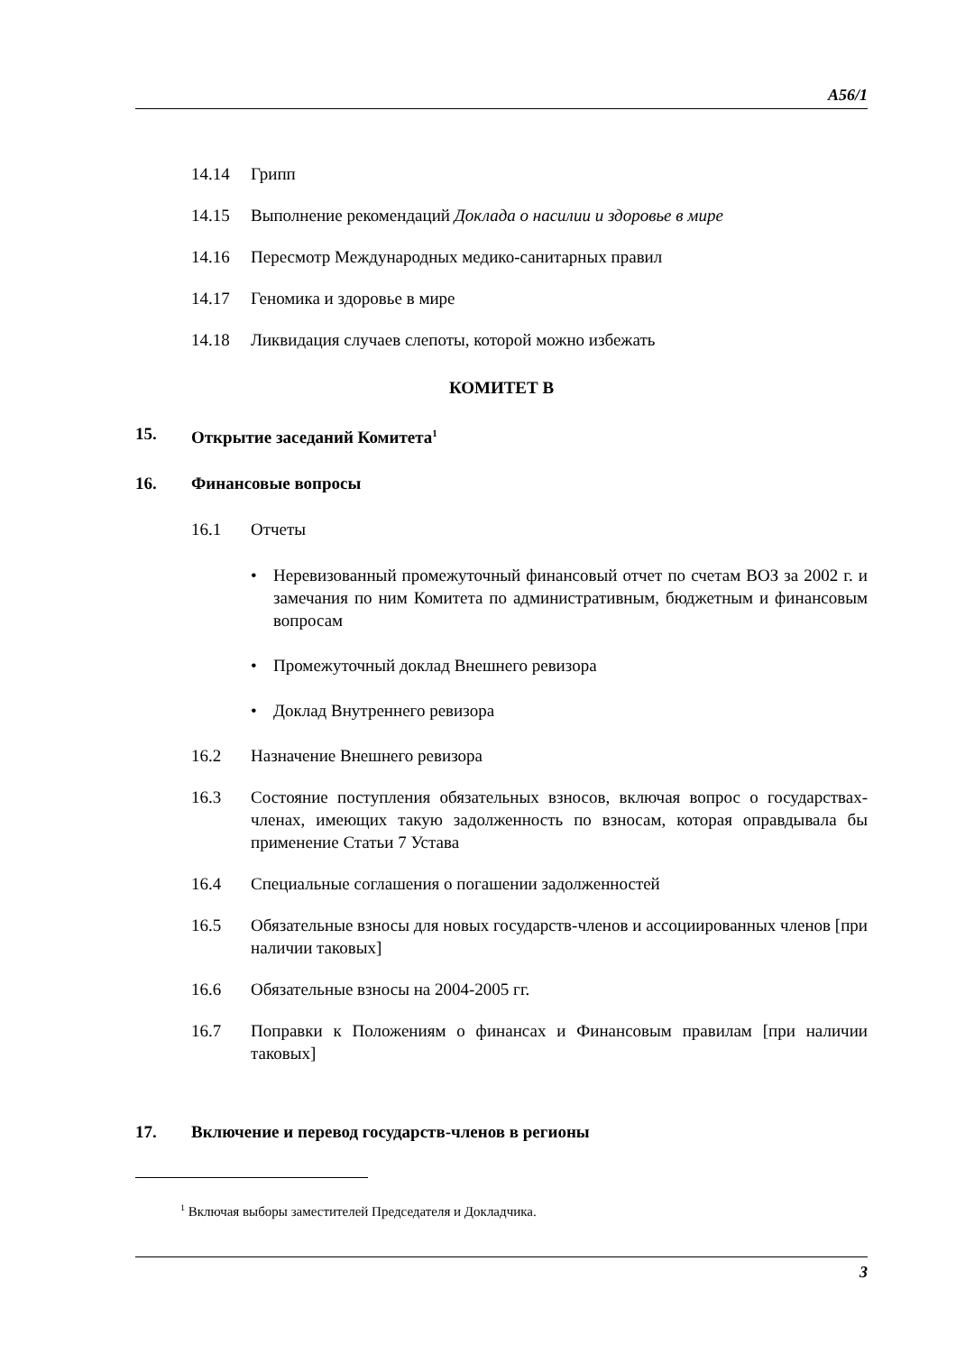A56/1
14.14 Грипп
14.15 Выполнение рекомендаций Доклада о насилии и здоровье в мире
14.16 Пересмотр Международных медико-санитарных правил
14.17 Геномика и здоровье в мире
14.18 Ликвидация случаев слепоты, которой можно избежать
КОМИТЕТ В
15. Открытие заседаний Комитета<sup>1</sup>
16. Финансовые вопросы
16.1 Отчеты
• Неревизованный промежуточный финансовый отчет по счетам ВОЗ за 2002 г. и замечания по ним Комитета по административным, бюджетным и финансовым вопросам
• Промежуточный доклад Внешнего ревизора
• Доклад Внутреннего ревизора
16.2 Назначение Внешнего ревизора
16.3 Состояние поступления обязательных взносов, включая вопрос о государствах-членах, имеющих такую задолженность по взносам, которая оправдывала бы применение Статьи 7 Устава
16.4 Специальные соглашения о погашении задолженностей
16.5 Обязательные взносы для новых государств-членов и ассоциированных членов [при наличии таковых]
16.6 Обязательные взносы на 2004-2005 гг.
16.7 Поправки к Положениям о финансах и Финансовым правилам [при наличии таковых]
17. Включение и перевод государств-членов в регионы
<sup>1</sup> Включая выборы заместителей Председателя и Докладчика.
3